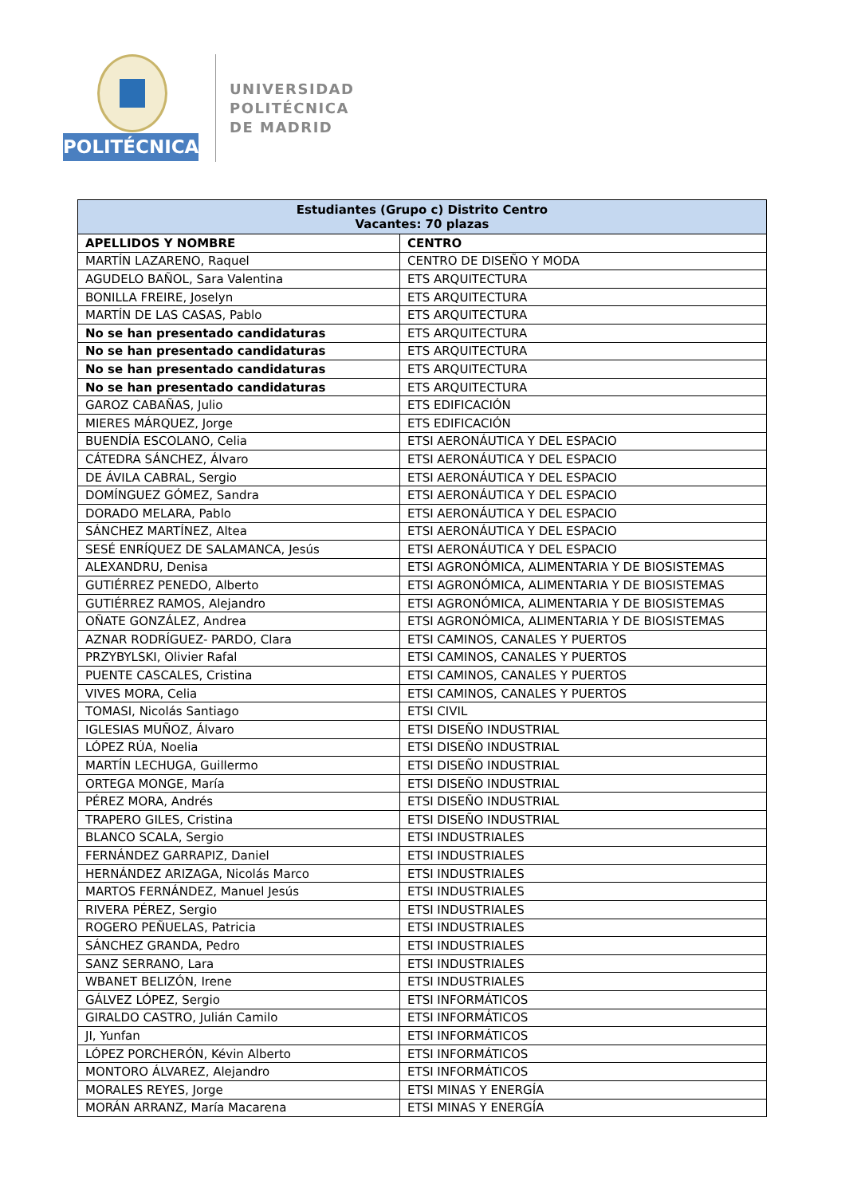POLITÉCNICA
UNIVERSIDAD
POLITÉCNICA
DE MADRID
| Estudiantes (Grupo c) Distrito Centro Vacantes: 70 plazas | |
| --- | --- |
| APELLIDOS Y NOMBRE | CENTRO |
| MARTÍN LAZARENO, Raquel | CENTRO DE DISEÑO Y MODA |
| AGUDELO BAÑOL, Sara Valentina | ETS ARQUITECTURA |
| BONILLA FREIRE, Joselyn | ETS ARQUITECTURA |
| MARTÍN DE LAS CASAS, Pablo | ETS ARQUITECTURA |
| No se han presentado candidaturas | ETS ARQUITECTURA |
| No se han presentado candidaturas | ETS ARQUITECTURA |
| No se han presentado candidaturas | ETS ARQUITECTURA |
| No se han presentado candidaturas | ETS ARQUITECTURA |
| GAROZ CABAÑAS, Julio | ETS EDIFICACIÓN |
| MIERES MÁRQUEZ, Jorge | ETS EDIFICACIÓN |
| BUENDÍA ESCOLANO, Celia | ETSI AERONÁUTICA Y DEL ESPACIO |
| CÁTEDRA SÁNCHEZ, Álvaro | ETSI AERONÁUTICA Y DEL ESPACIO |
| DE ÁVILA CABRAL, Sergio | ETSI AERONÁUTICA Y DEL ESPACIO |
| DOMÍNGUEZ GÓMEZ, Sandra | ETSI AERONÁUTICA Y DEL ESPACIO |
| DORADO MELARA, Pablo | ETSI AERONÁUTICA Y DEL ESPACIO |
| SÁNCHEZ MARTÍNEZ, Altea | ETSI AERONÁUTICA Y DEL ESPACIO |
| SESÉ ENRÍQUEZ DE SALAMANCA, Jesús | ETSI AERONÁUTICA Y DEL ESPACIO |
| ALEXANDRU, Denisa | ETSI AGRONÓMICA, ALIMENTARIA Y DE BIOSISTEMAS |
| GUTIÉRREZ PENEDO, Alberto | ETSI AGRONÓMICA, ALIMENTARIA Y DE BIOSISTEMAS |
| GUTIÉRREZ RAMOS, Alejandro | ETSI AGRONÓMICA, ALIMENTARIA Y DE BIOSISTEMAS |
| OÑATE GONZÁLEZ, Andrea | ETSI AGRONÓMICA, ALIMENTARIA Y DE BIOSISTEMAS |
| AZNAR RODRÍGUEZ- PARDO, Clara | ETSI CAMINOS, CANALES Y PUERTOS |
| PRZYBYLSKI, Olivier Rafal | ETSI CAMINOS, CANALES Y PUERTOS |
| PUENTE CASCALES, Cristina | ETSI CAMINOS, CANALES Y PUERTOS |
| VIVES MORA, Celia | ETSI CAMINOS, CANALES Y PUERTOS |
| TOMASI, Nicolás Santiago | ETSI CIVIL |
| IGLESIAS MUÑOZ, Álvaro | ETSI DISEÑO INDUSTRIAL |
| LÓPEZ RÚA, Noelia | ETSI DISEÑO INDUSTRIAL |
| MARTÍN LECHUGA, Guillermo | ETSI DISEÑO INDUSTRIAL |
| ORTEGA MONGE, María | ETSI DISEÑO INDUSTRIAL |
| PÉREZ MORA, Andrés | ETSI DISEÑO INDUSTRIAL |
| TRAPERO GILES, Cristina | ETSI DISEÑO INDUSTRIAL |
| BLANCO SCALA, Sergio | ETSI INDUSTRIALES |
| FERNÁNDEZ GARRAPIZ, Daniel | ETSI INDUSTRIALES |
| HERNÁNDEZ ARIZAGA, Nicolás Marco | ETSI INDUSTRIALES |
| MARTOS FERNÁNDEZ, Manuel Jesús | ETSI INDUSTRIALES |
| RIVERA PÉREZ, Sergio | ETSI INDUSTRIALES |
| ROGERO PEÑUELAS, Patricia | ETSI INDUSTRIALES |
| SÁNCHEZ GRANDA, Pedro | ETSI INDUSTRIALES |
| SANZ SERRANO, Lara | ETSI INDUSTRIALES |
| WBANET BELIZÓN, Irene | ETSI INDUSTRIALES |
| GÁLVEZ LÓPEZ, Sergio | ETSI INFORMÁTICOS |
| GIRALDO CASTRO, Julián Camilo | ETSI INFORMÁTICOS |
| JI, Yunfan | ETSI INFORMÁTICOS |
| LÓPEZ PORCHERÓN, Kévin Alberto | ETSI INFORMÁTICOS |
| MONTORO ÁLVAREZ, Alejandro | ETSI INFORMÁTICOS |
| MORALES REYES, Jorge | ETSI MINAS Y ENERGÍA |
| MORÁN ARRANZ, María Macarena | ETSI MINAS Y ENERGÍA |